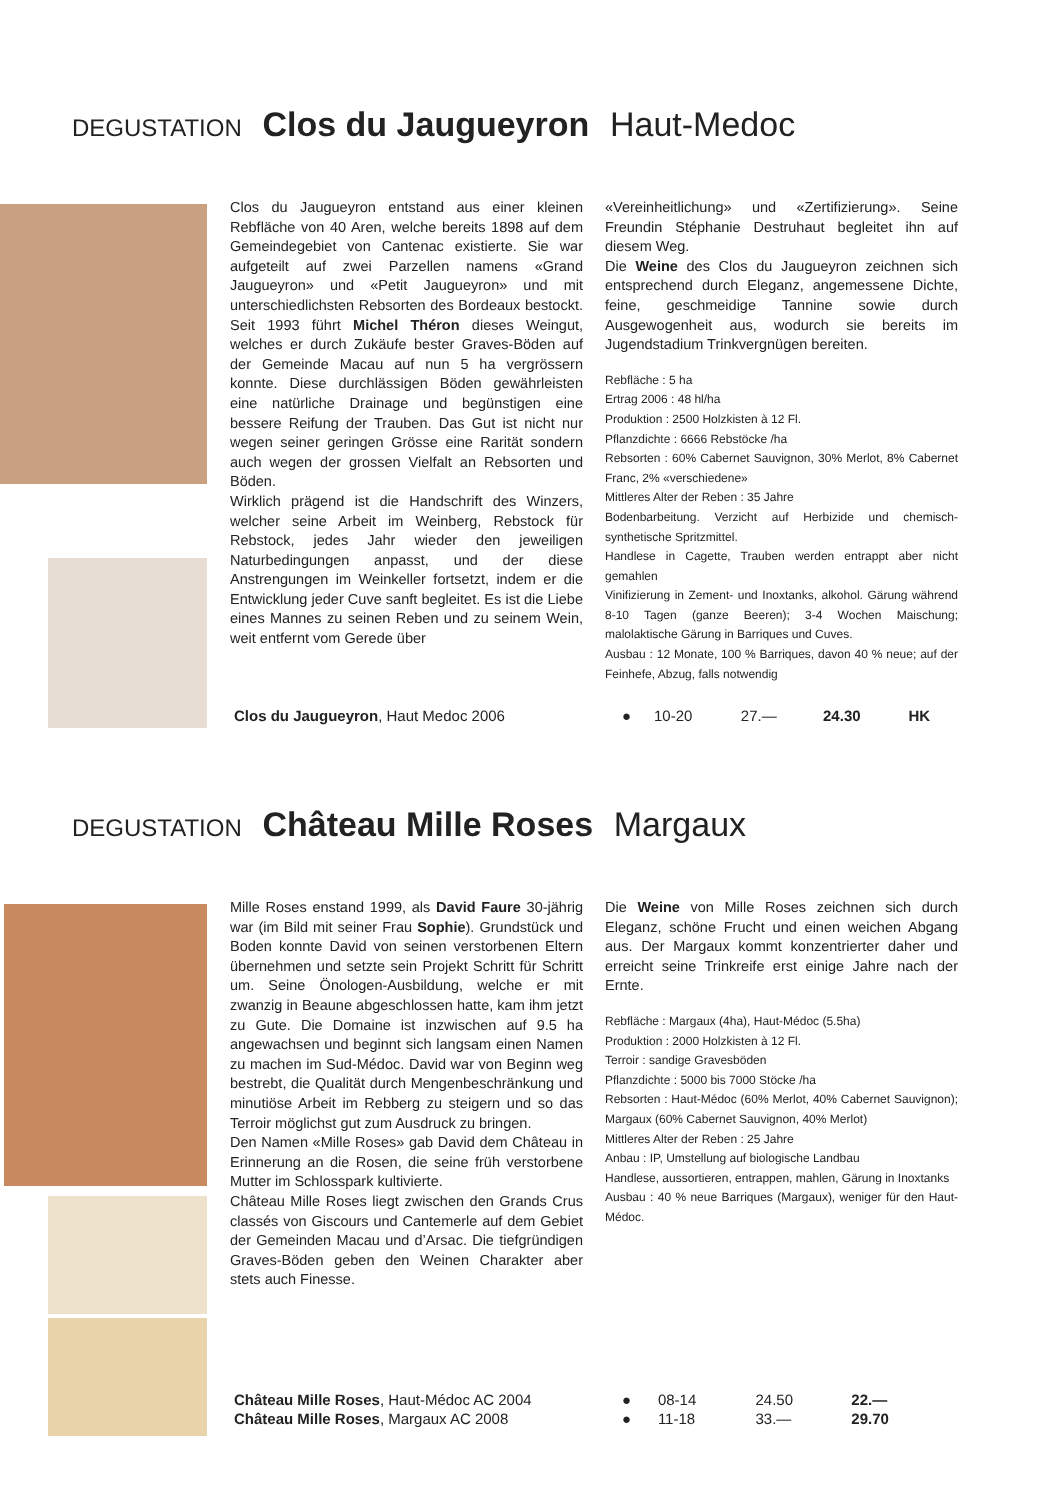DEGUSTATION Clos du Jaugueyron Haut-Medoc
Clos du Jaugueyron entstand aus einer kleinen Rebfläche von 40 Aren, welche bereits 1898 auf dem Gemeindegebiet von Cantenac existierte. Sie war aufgeteilt auf zwei Parzellen namens «Grand Jaugueyron» und «Petit Jaugueyron» und mit unterschiedlichsten Rebsorten des Bordeaux bestockt. Seit 1993 führt Michel Théron dieses Weingut, welches er durch Zukäufe bester Graves-Böden auf der Gemeinde Macau auf nun 5 ha vergrössern konnte. Diese durchlässigen Böden gewährleisten eine natürliche Drainage und begünstigen eine bessere Reifung der Trauben. Das Gut ist nicht nur wegen seiner geringen Grösse eine Rarität sondern auch wegen der grossen Vielfalt an Rebsorten und Böden.
Wirklich prägend ist die Handschrift des Winzers, welcher seine Arbeit im Weinberg, Rebstock für Rebstock, jedes Jahr wieder den jeweiligen Naturbedingungen anpasst, und der diese Anstrengungen im Weinkeller fortsetzt, indem er die Entwicklung jeder Cuve sanft begleitet. Es ist die Liebe eines Mannes zu seinen Reben und zu seinem Wein, weit entfernt vom Gerede über
«Vereinheitlichung» und «Zertifizierung». Seine Freundin Stéphanie Destruhaut begleitet ihn auf diesem Weg.
Die Weine des Clos du Jaugueyron zeichnen sich entsprechend durch Eleganz, angemessene Dichte, feine, geschmeidige Tannine sowie durch Ausgewogenheit aus, wodurch sie bereits im Jugendstadium Trinkvergnügen bereiten.
Rebfläche : 5 ha
Ertrag 2006 : 48 hl/ha
Produktion : 2500 Holzkisten à 12 Fl.
Pflanzdichte : 6666 Rebstöcke /ha
Rebsorten : 60% Cabernet Sauvignon, 30% Merlot, 8% Cabernet Franc, 2% «verschiedene»
Mittleres Alter der Reben : 35 Jahre
Bodenbarbeitung. Verzicht auf Herbizide und chemisch-synthetische Spritzmittel.
Handlese in Cagette, Trauben werden entrappt aber nicht gemahlen
Vinifizierung in Zement- und Inoxtanks, alkohol. Gärung während 8-10 Tagen (ganze Beeren); 3-4 Wochen Maischung; malolaktische Gärung in Barriques und Cuves.
Ausbau : 12 Monate, 100 % Barriques, davon 40 % neue; auf der Feinhefe, Abzug, falls notwendig
| Clos du Jaugueyron , Haut Medoc 2006 | ● | 10-20 | 27.— | 24.30 | HK |
DEGUSTATION Château Mille Roses Margaux
Mille Roses enstand 1999, als David Faure 30-jährig war (im Bild mit seiner Frau Sophie). Grundstück und Boden konnte David von seinen verstorbenen Eltern übernehmen und setzte sein Projekt Schritt für Schritt um. Seine Önologen-Ausbildung, welche er mit zwanzig in Beaune abgeschlossen hatte, kam ihm jetzt zu Gute. Die Domaine ist inzwischen auf 9.5 ha angewachsen und beginnt sich langsam einen Namen zu machen im Sud-Médoc. David war von Beginn weg bestrebt, die Qualität durch Mengenbeschränkung und minutiöse Arbeit im Rebberg zu steigern und so das Terroir möglichst gut zum Ausdruck zu bringen.
Den Namen «Mille Roses» gab David dem Château in Erinnerung an die Rosen, die seine früh verstorbene Mutter im Schlosspark kultivierte.
Château Mille Roses liegt zwischen den Grands Crus classés von Giscours und Cantemerle auf dem Gebiet der Gemeinden Macau und d’Arsac. Die tiefgründigen Graves-Böden geben den Weinen Charakter aber stets auch Finesse.
Die Weine von Mille Roses zeichnen sich durch Eleganz, schöne Frucht und einen weichen Abgang aus. Der Margaux kommt konzentrierter daher und erreicht seine Trinkreife erst einige Jahre nach der Ernte.
Rebfläche : Margaux (4ha), Haut-Médoc (5.5ha)
Produktion : 2000 Holzkisten à 12 Fl.
Terroir : sandige Gravesböden
Pflanzdichte : 5000 bis 7000 Stöcke /ha
Rebsorten : Haut-Médoc (60% Merlot, 40% Cabernet Sauvignon); Margaux (60% Cabernet Sauvignon, 40% Merlot)
Mittleres Alter der Reben : 25 Jahre
Anbau : IP, Umstellung auf biologische Landbau
Handlese, aussortieren, entrappen, mahlen, Gärung in Inoxtanks
Ausbau : 40 % neue Barriques (Margaux), weniger für den Haut-Médoc.
| Château Mille Roses , Haut-Médoc AC 2004 | ● | 08-14 | 24.50 | 22.— | |
| Château Mille Roses , Margaux AC 2008 | ● | 11-18 | 33.— | 29.70 | |